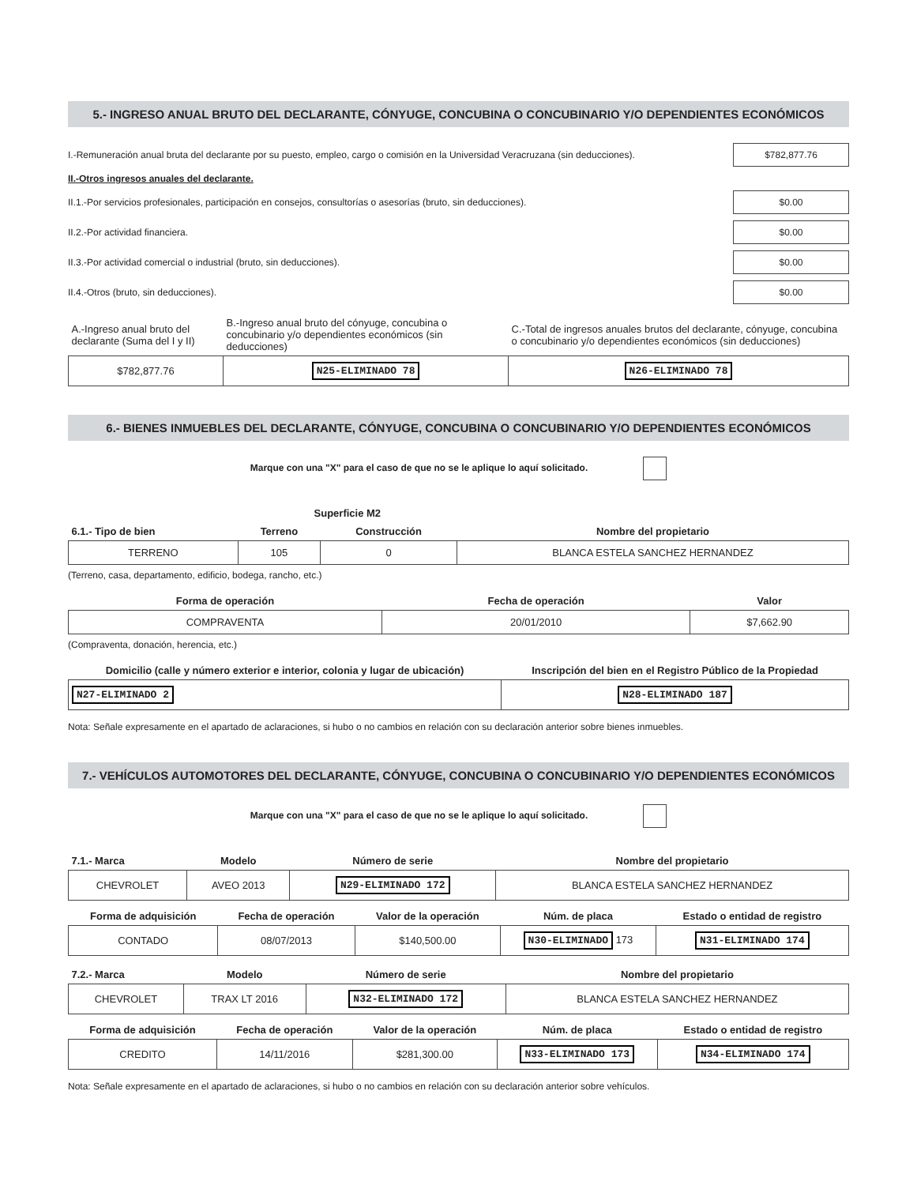5.- INGRESO ANUAL BRUTO DEL DECLARANTE, CÓNYUGE, CONCUBINA O CONCUBINARIO Y/O DEPENDIENTES ECONÓMICOS
I.-Remuneración anual bruta del declarante por su puesto, empleo, cargo o comisión en la Universidad Veracruzana (sin deducciones). $782,877.76
II.-Otros ingresos anuales del declarante.
II.1.-Por servicios profesionales, participación en consejos, consultorías o asesorías (bruto, sin deducciones). $0.00
II.2.-Por actividad financiera. $0.00
II.3.-Por actividad comercial o industrial (bruto, sin deducciones). $0.00
II.4.-Otros (bruto, sin deducciones). $0.00
| A.-Ingreso anual bruto del declarante (Suma del I y II) | B.-Ingreso anual bruto del cónyuge, concubina o concubinario y/o dependientes económicos (sin deducciones) | C.-Total de ingresos anuales brutos del declarante, cónyuge, concubina o concubinario y/o dependientes económicos (sin deducciones) |
| --- | --- | --- |
| $782,877.76 | N25-ELIMINADO 78 | N26-ELIMINADO 78 |
6.- BIENES INMUEBLES DEL DECLARANTE, CÓNYUGE, CONCUBINA O CONCUBINARIO Y/O DEPENDIENTES ECONÓMICOS
Marque con una "X" para el caso de que no se le aplique lo aquí solicitado.
| | Superficie M2 | | |
| --- | --- | --- | --- |
| 6.1.- Tipo de bien | Terreno | Construcción | Nombre del propietario |
| TERRENO | 105 | 0 | BLANCA ESTELA SANCHEZ HERNANDEZ |
(Terreno, casa, departamento, edificio, bodega, rancho, etc.)
| Forma de operación | Fecha de operación | Valor |
| --- | --- | --- |
| COMPRAVENTA | 20/01/2010 | $7,662.90 |
(Compraventa, donación, herencia, etc.)
| Domicilio (calle y número exterior e interior, colonia y lugar de ubicación) | Inscripción del bien en el Registro Público de la Propiedad |
| --- | --- |
| N27-ELIMINADO 2 | N28-ELIMINADO 187 |
Nota: Señale expresamente en el apartado de aclaraciones, si hubo o no cambios en relación con su declaración anterior sobre bienes inmuebles.
7.- VEHÍCULOS AUTOMOTORES DEL DECLARANTE, CÓNYUGE, CONCUBINA O CONCUBINARIO Y/O DEPENDIENTES ECONÓMICOS
Marque con una "X" para el caso de que no se le aplique lo aquí solicitado.
| 7.1.- Marca | Modelo | Número de serie | Nombre del propietario |
| --- | --- | --- | --- |
| CHEVROLET | AVEO 2013 | N29-ELIMINADO 172 | BLANCA ESTELA SANCHEZ HERNANDEZ |
| Forma de adquisición | Fecha de operación | Valor de la operación | Núm. de placa | Estado o entidad de registro |
| --- | --- | --- | --- | --- |
| CONTADO | 08/07/2013 | $140,500.00 | N30-ELIMINADO 173 | N31-ELIMINADO 174 |
| 7.2.- Marca | Modelo | Número de serie | Nombre del propietario |
| --- | --- | --- | --- |
| CHEVROLET | TRAX LT 2016 | N32-ELIMINADO 172 | BLANCA ESTELA SANCHEZ HERNANDEZ |
| Forma de adquisición | Fecha de operación | Valor de la operación | Núm. de placa | Estado o entidad de registro |
| --- | --- | --- | --- | --- |
| CREDITO | 14/11/2016 | $281,300.00 | N33-ELIMINADO 173 | N34-ELIMINADO 174 |
Nota: Señale expresamente en el apartado de aclaraciones, si hubo o no cambios en relación con su declaración anterior sobre vehículos.